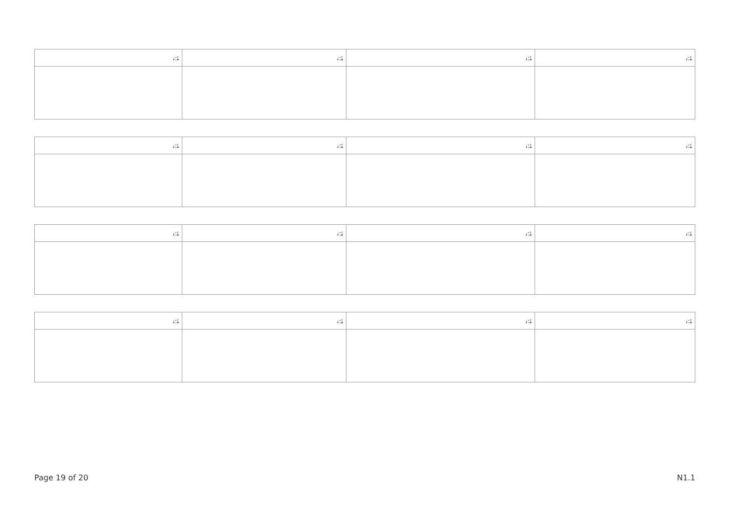| ﺌ:ﻧ | ﺌ:ﻧ | ﺌ:ﻧ | ﺌ:ﻧ |
| ﺌ:ﻧ | ﺌ:ﻧ | ﺌ:ﻧ | ﺌ:ﻧ |
| ﺌ:ﻧ | ﺌ:ﻧ | ﺌ:ﻧ | ﺌ:ﻧ |
| ﺌ:ﻧ | ﺌ:ﻧ | ﺌ:ﻧ | ﺌ:ﻧ |
Page 19 of 20 N1.1